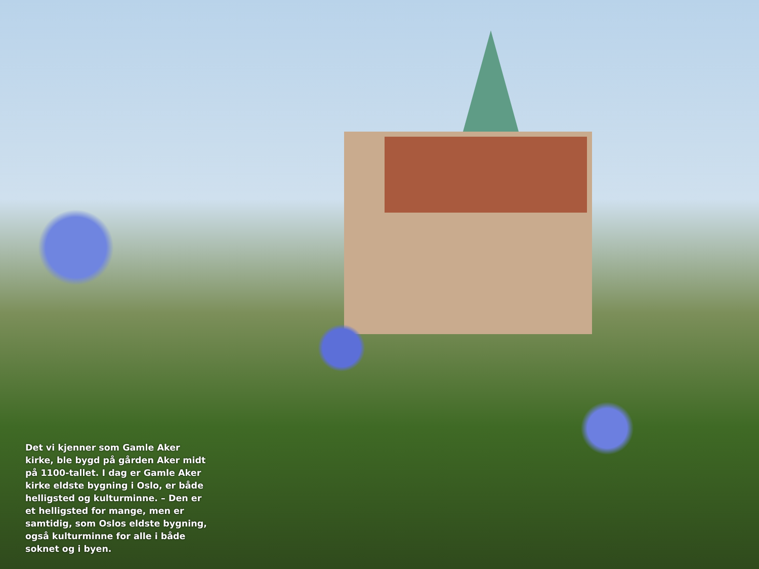Det vi kjenner som Gamle Aker kirke, ble bygd på gården Aker midt på 1100-tallet. I dag er Gamle Aker kirke eldste bygning i Oslo, er både helligsted og kulturminne. – Den er et helligsted for mange, men er samtidig, som Oslos eldste bygning, også kulturminne for alle i både soknet og i byen.